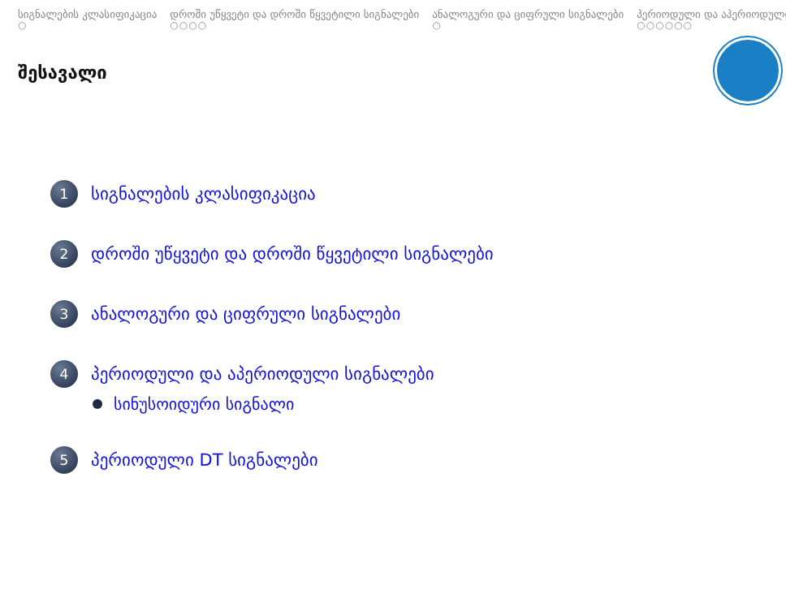სიგნალების კლასიფიკაცია
○
დროში უწყვეტი და დროში წყვეტილი სიგნალები
○○○○
ანალოგური და ციფრული სიგნალები
○
პერიოდული და აპერიოდული
○○○○○○
შესავალი
1
სიგნალების კლასიფიკაცია
2
დროში უწყვეტი და დროში წყვეტილი სიგნალები
3
ანალოგური და ციფრული სიგნალები
4
პერიოდული და აპერიოდული სიგნალები
სინუსოიდური სიგნალი
5
პერიოდული DT სიგნალები